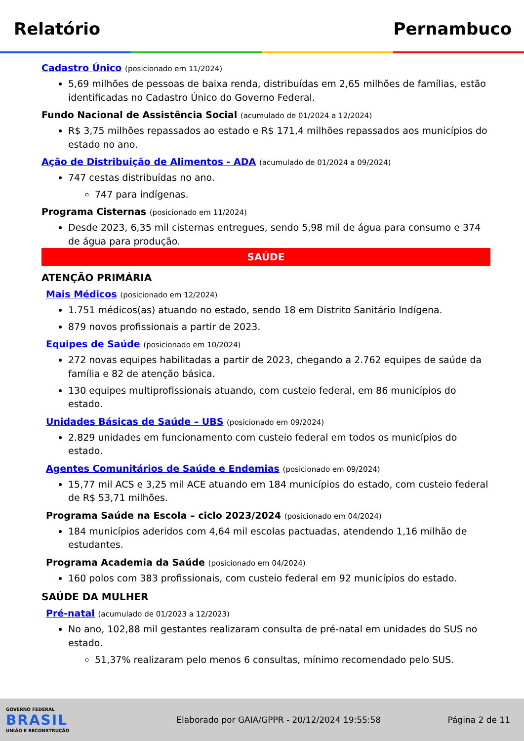Relatório Pernambuco
Cadastro Único (posicionado em 11/2024)
5,69 milhões de pessoas de baixa renda, distribuídas em 2,65 milhões de famílias, estão identificadas no Cadastro Único do Governo Federal.
Fundo Nacional de Assistência Social (acumulado de 01/2024 a 12/2024)
R$ 3,75 milhões repassados ao estado e R$ 171,4 milhões repassados aos municípios do estado no ano.
Ação de Distribuição de Alimentos - ADA (acumulado de 01/2024 a 09/2024)
747 cestas distribuídas no ano.
747 para indígenas.
Programa Cisternas (posicionado em 11/2024)
Desde 2023, 6,35 mil cisternas entregues, sendo 5,98 mil de água para consumo e 374 de água para produção.
SAÚDE
ATENÇÃO PRIMÁRIA
Mais Médicos (posicionado em 12/2024)
1.751 médicos(as) atuando no estado, sendo 18 em Distrito Sanitário Indígena.
879 novos profissionais a partir de 2023.
Equipes de Saúde (posicionado em 10/2024)
272 novas equipes habilitadas a partir de 2023, chegando a 2.762 equipes de saúde da família e 82 de atenção básica.
130 equipes multiprofissionais atuando, com custeio federal, em 86 municípios do estado.
Unidades Básicas de Saúde – UBS (posicionado em 09/2024)
2.829 unidades em funcionamento com custeio federal em todos os municípios do estado.
Agentes Comunitários de Saúde e Endemias (posicionado em 09/2024)
15,77 mil ACS e 3,25 mil ACE atuando em 184 municípios do estado, com custeio federal de R$ 53,71 milhões.
Programa Saúde na Escola – ciclo 2023/2024 (posicionado em 04/2024)
184 municípios aderidos com 4,64 mil escolas pactuadas, atendendo 1,16 milhão de estudantes.
Programa Academia da Saúde (posicionado em 04/2024)
160 polos com 383 profissionais, com custeio federal em 92 municípios do estado.
SAÚDE DA MULHER
Pré-natal (acumulado de 01/2023 a 12/2023)
No ano, 102,88 mil gestantes realizaram consulta de pré-natal em unidades do SUS no estado.
51,37% realizaram pelo menos 6 consultas, mínimo recomendado pelo SUS.
GOVERNO FEDERAL
BRASIL
UNIÃO E RECONSTRUÇÃO
Elaborado por GAIA/GPPR - 20/12/2024 19:55:58
Página 2 de 11